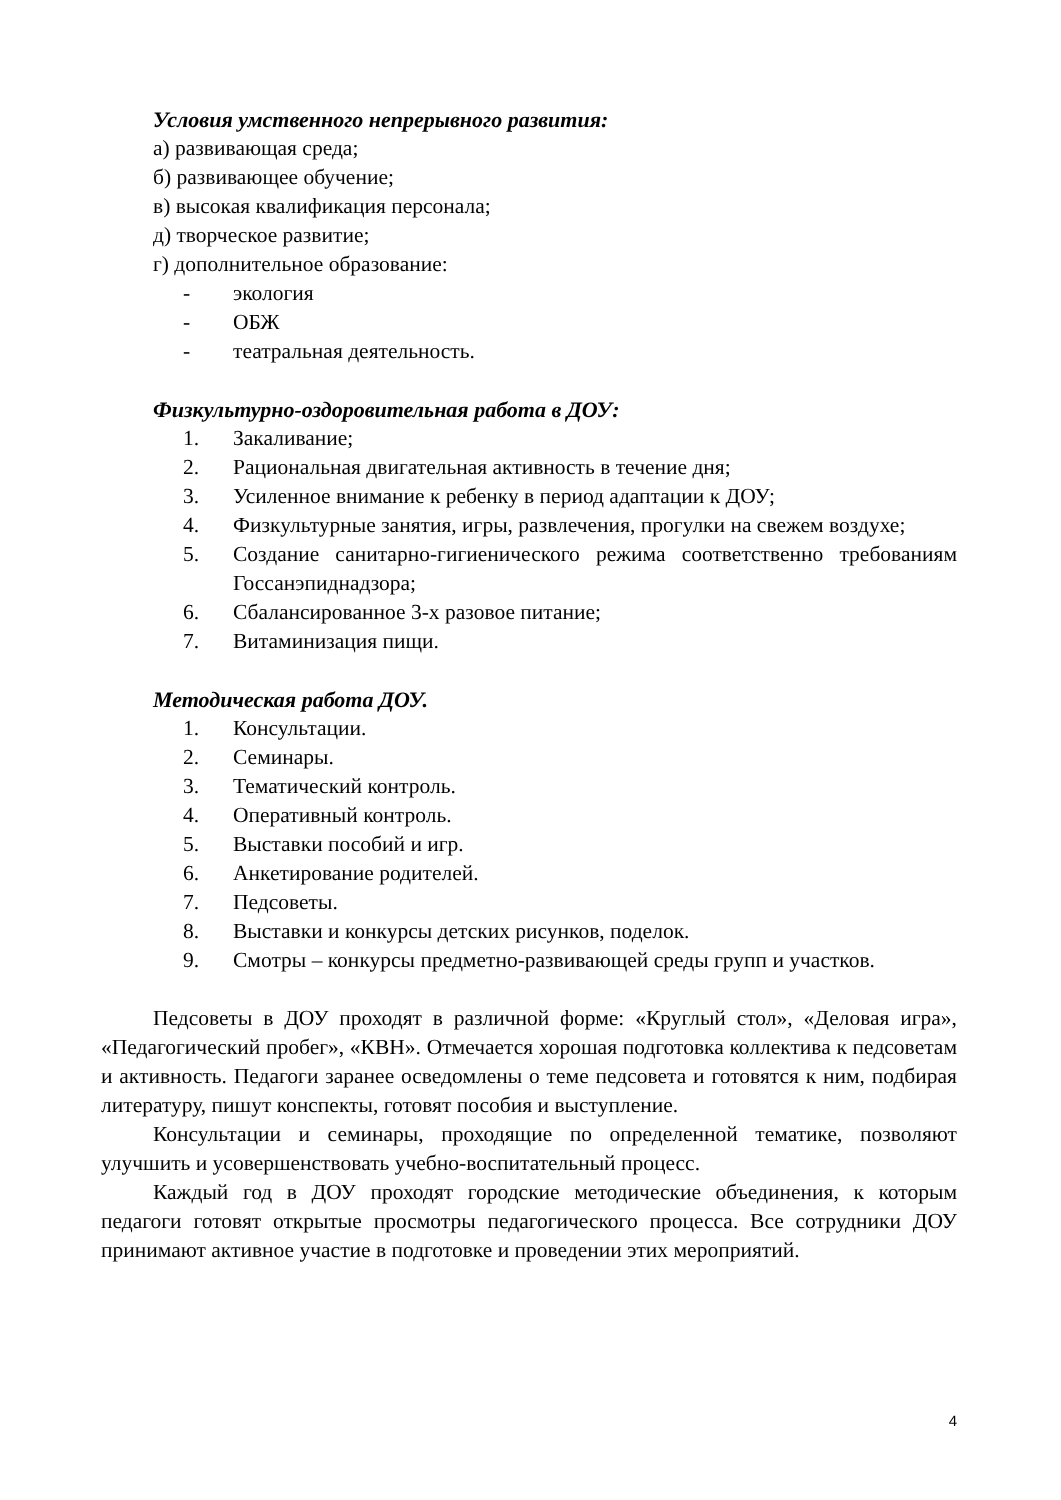Условия умственного непрерывного развития:
а) развивающая среда;
б) развивающее обучение;
в) высокая квалификация персонала;
д) творческое развитие;
г) дополнительное образование:
- экология
- ОБЖ
- театральная деятельность.
Физкультурно-оздоровительная работа в ДОУ:
1. Закаливание;
2. Рациональная двигательная активность в течение дня;
3. Усиленное внимание к ребенку в период адаптации к ДОУ;
4. Физкультурные занятия, игры, развлечения, прогулки на свежем воздухе;
5. Создание санитарно-гигиенического режима соответственно требованиям Госсанэпиднадзора;
6. Сбалансированное 3-х разовое питание;
7. Витаминизация пищи.
Методическая работа ДОУ.
1. Консультации.
2. Семинары.
3. Тематический контроль.
4. Оперативный контроль.
5. Выставки пособий и игр.
6. Анкетирование родителей.
7. Педсоветы.
8. Выставки и конкурсы детских рисунков, поделок.
9. Смотры – конкурсы предметно-развивающей среды групп и участков.
Педсоветы в ДОУ проходят в различной форме: «Круглый стол», «Деловая игра», «Педагогический пробег», «КВН». Отмечается хорошая подготовка коллектива к педсоветам и активность. Педагоги заранее осведомлены о теме педсовета и готовятся к ним, подбирая литературу, пишут конспекты, готовят пособия и выступление.
Консультации и семинары, проходящие по определенной тематике, позволяют улучшить и усовершенствовать учебно-воспитательный процесс.
Каждый год в ДОУ проходят городские методические объединения, к которым педагоги готовят открытые просмотры педагогического процесса. Все сотрудники ДОУ принимают активное участие в подготовке и проведении этих мероприятий.
4